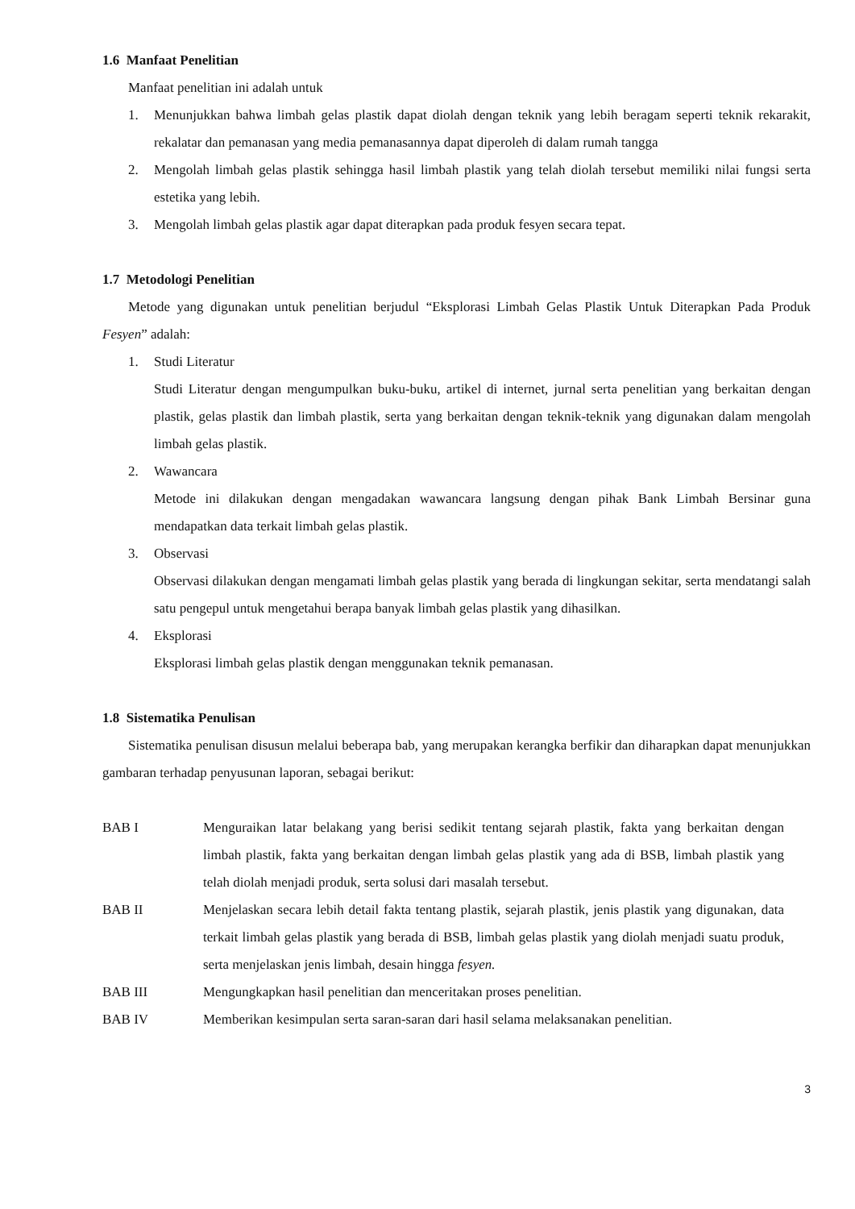1.6 Manfaat Penelitian
Manfaat penelitian ini adalah untuk
1. Menunjukkan bahwa limbah gelas plastik dapat diolah dengan teknik yang lebih beragam seperti teknik rekarakit, rekalatar dan pemanasan yang media pemanasannya dapat diperoleh di dalam rumah tangga
2. Mengolah limbah gelas plastik sehingga hasil limbah plastik yang telah diolah tersebut memiliki nilai fungsi serta estetika yang lebih.
3. Mengolah limbah gelas plastik agar dapat diterapkan pada produk fesyen secara tepat.
1.7 Metodologi Penelitian
Metode yang digunakan untuk penelitian berjudul “Eksplorasi Limbah Gelas Plastik Untuk Diterapkan Pada Produk Fesyen” adalah:
1. Studi Literatur
Studi Literatur dengan mengumpulkan buku-buku, artikel di internet, jurnal serta penelitian yang berkaitan dengan plastik, gelas plastik dan limbah plastik, serta yang berkaitan dengan teknik-teknik yang digunakan dalam mengolah limbah gelas plastik.
2. Wawancara
Metode ini dilakukan dengan mengadakan wawancara langsung dengan pihak Bank Limbah Bersinar guna mendapatkan data terkait limbah gelas plastik.
3. Observasi
Observasi dilakukan dengan mengamati limbah gelas plastik yang berada di lingkungan sekitar, serta mendatangi salah satu pengepul untuk mengetahui berapa banyak limbah gelas plastik yang dihasilkan.
4. Eksplorasi
Eksplorasi limbah gelas plastik dengan menggunakan teknik pemanasan.
1.8 Sistematika Penulisan
Sistematika penulisan disusun melalui beberapa bab, yang merupakan kerangka berfikir dan diharapkan dapat menunjukkan gambaran terhadap penyusunan laporan, sebagai berikut:
BAB I Menguraikan latar belakang yang berisi sedikit tentang sejarah plastik, fakta yang berkaitan dengan limbah plastik, fakta yang berkaitan dengan limbah gelas plastik yang ada di BSB, limbah plastik yang telah diolah menjadi produk, serta solusi dari masalah tersebut.
BAB II Menjelaskan secara lebih detail fakta tentang plastik, sejarah plastik, jenis plastik yang digunakan, data terkait limbah gelas plastik yang berada di BSB, limbah gelas plastik yang diolah menjadi suatu produk, serta menjelaskan jenis limbah, desain hingga fesyen.
BAB III Mengungkapkan hasil penelitian dan menceritakan proses penelitian.
BAB IV Memberikan kesimpulan serta saran-saran dari hasil selama melaksanakan penelitian.
3